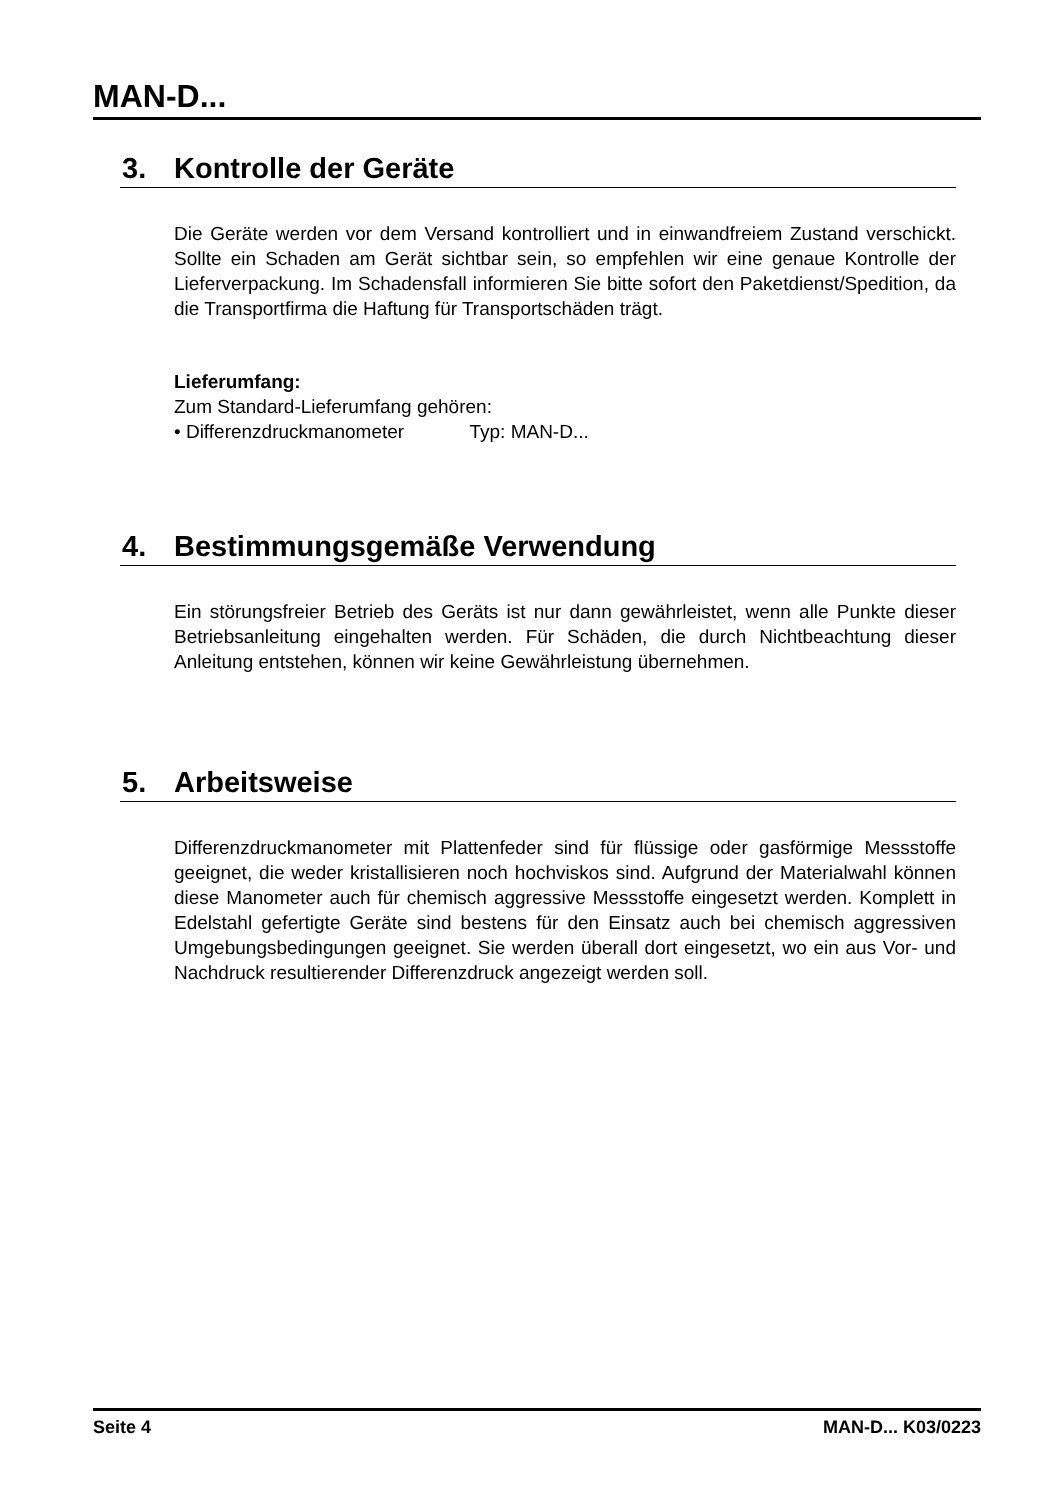MAN-D...
3. Kontrolle der Geräte
Die Geräte werden vor dem Versand kontrolliert und in einwandfreiem Zustand verschickt. Sollte ein Schaden am Gerät sichtbar sein, so empfehlen wir eine genaue Kontrolle der Lieferverpackung. Im Schadensfall informieren Sie bitte sofort den Paketdienst/Spedition, da die Transportfirma die Haftung für Transportschäden trägt.
Lieferumfang:
Zum Standard-Lieferumfang gehören:
• Differenzdruckmanometer Typ: MAN-D...
4. Bestimmungsgemäße Verwendung
Ein störungsfreier Betrieb des Geräts ist nur dann gewährleistet, wenn alle Punkte dieser Betriebsanleitung eingehalten werden. Für Schäden, die durch Nichtbeachtung dieser Anleitung entstehen, können wir keine Gewährleistung übernehmen.
5. Arbeitsweise
Differenzdruckmanometer mit Plattenfeder sind für flüssige oder gasförmige Messstoffe geeignet, die weder kristallisieren noch hochviskos sind. Aufgrund der Materialwahl können diese Manometer auch für chemisch aggressive Messstoffe eingesetzt werden. Komplett in Edelstahl gefertigte Geräte sind bestens für den Einsatz auch bei chemisch aggressiven Umgebungsbedingungen geeignet. Sie werden überall dort eingesetzt, wo ein aus Vor- und Nachdruck resultierender Differenzdruck angezeigt werden soll.
Seite 4 MAN-D... K03/0223